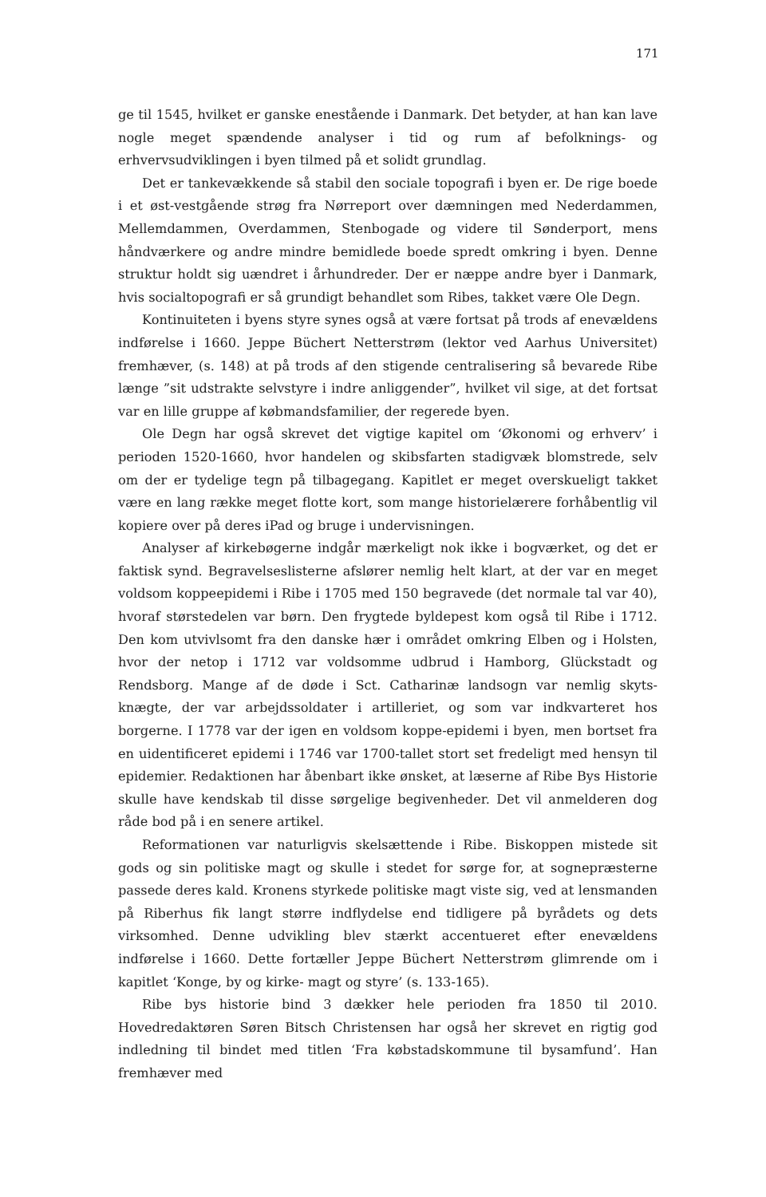171
ge til 1545, hvilket er ganske enestående i Danmark. Det betyder, at han kan lave nogle meget spændende analyser i tid og rum af befolknings- og erhvervsudviklingen i byen tilmed på et solidt grundlag.
Det er tankevækkende så stabil den sociale topografi i byen er. De rige boede i et øst-vestgående strøg fra Nørreport over dæmningen med Nederdammen, Mellemdammen, Overdammen, Stenbogade og videre til Sønderport, mens håndværkere og andre mindre bemidlede boede spredt omkring i byen. Denne struktur holdt sig uændret i århundreder. Der er næppe andre byer i Danmark, hvis socialtopografi er så grundigt behandlet som Ribes, takket være Ole Degn.
Kontinuiteten i byens styre synes også at være fortsat på trods af enevældens indførelse i 1660. Jeppe Büchert Netterstrøm (lektor ved Aarhus Universitet) fremhæver, (s. 148) at på trods af den stigende centralisering så bevarede Ribe længe ”sit udstrakte selvstyre i indre anliggender”, hvilket vil sige, at det fortsat var en lille gruppe af købmandsfamilier, der regerede byen.
Ole Degn har også skrevet det vigtige kapitel om ‘Økonomi og erhverv’ i perioden 1520-1660, hvor handelen og skibsfarten stadigvæk blomstrede, selv om der er tydelige tegn på tilbagegang. Kapitlet er meget overskueligt takket være en lang række meget flotte kort, som mange historielærere forhåbentlig vil kopiere over på deres iPad og bruge i undervisningen.
Analyser af kirkebøgerne indgår mærkeligt nok ikke i bogværket, og det er faktisk synd. Begravelseslisterne afslører nemlig helt klart, at der var en meget voldsom koppeepidemi i Ribe i 1705 med 150 begravede (det normale tal var 40), hvoraf størstedelen var børn. Den frygtede byldepest kom også til Ribe i 1712. Den kom utvivlsomt fra den danske hær i området omkring Elben og i Holsten, hvor der netop i 1712 var voldsomme udbrud i Hamborg, Glückstadt og Rendsborg. Mange af de døde i Sct. Catharinæ landsogn var nemlig skyts-knægte, der var arbejdssoldater i artilleriet, og som var indkvarteret hos borgerne. I 1778 var der igen en voldsom koppe-epidemi i byen, men bortset fra en uidentificeret epidemi i 1746 var 1700-tallet stort set fredeligt med hensyn til epidemier. Redaktionen har åbenbart ikke ønsket, at læserne af Ribe Bys Historie skulle have kendskab til disse sørgelige begivenheder. Det vil anmelderen dog råde bod på i en senere artikel.
Reformationen var naturligvis skelsættende i Ribe. Biskoppen mistede sit gods og sin politiske magt og skulle i stedet for sørge for, at sognepræsterne passede deres kald. Kronens styrkede politiske magt viste sig, ved at lensmanden på Riberhus fik langt større indflydelse end tidligere på byrådets og dets virksomhed. Denne udvikling blev stærkt accentueret efter enevældens indførelse i 1660. Dette fortæller Jeppe Büchert Netterstrøm glimrende om i kapitlet ‘Konge, by og kirke- magt og styre’ (s. 133-165).
Ribe bys historie bind 3 dækker hele perioden fra 1850 til 2010. Hovedredaktøren Søren Bitsch Christensen har også her skrevet en rigtig god indledning til bindet med titlen ‘Fra købstadskommune til bysamfund’. Han fremhæver med